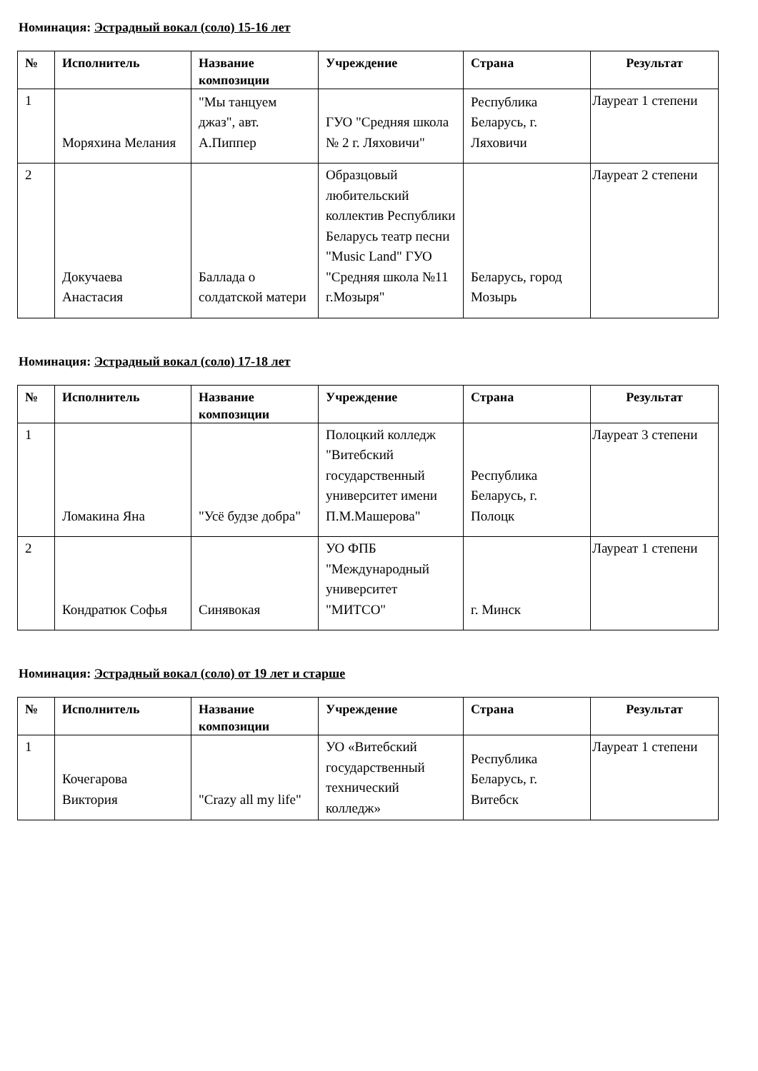Номинация: Эстрадный вокал (соло) 15-16 лет
| № | Исполнитель | Название композиции | Учреждение | Страна | Результат |
| --- | --- | --- | --- | --- | --- |
| 1 | Моряхина Мелания | "Мы танцуем джаз", авт. А.Пиппер | ГУО "Средняя школа № 2 г. Ляховичи" | Республика Беларусь, г. Ляховичи | Лауреат 1 степени |
| 2 | Докучаева Анастасия | Баллада о солдатской матери | Образцовый любительский коллектив Республики Беларусь театр песни "Music Land" ГУО "Средняя школа №11 г.Мозыря" | Беларусь, город Мозырь | Лауреат 2 степени |
Номинация: Эстрадный вокал (соло) 17-18 лет
| № | Исполнитель | Название композиции | Учреждение | Страна | Результат |
| --- | --- | --- | --- | --- | --- |
| 1 | Ломакина Яна | "Усё будзе добра" | Полоцкий колледж "Витебский государственный университет имени П.М.Машерова" | Республика Беларусь, г. Полоцк | Лауреат 3 степени |
| 2 | Кондратюк Софья | Синявокая | УО ФПБ "Международный университет "МИТСО" | г. Минск | Лауреат 1 степени |
Номинация: Эстрадный вокал (соло) от 19 лет и старше
| № | Исполнитель | Название композиции | Учреждение | Страна | Результат |
| --- | --- | --- | --- | --- | --- |
| 1 | Кочегарова Виктория | "Crazy all my life" | УО «Витебский государственный технический колледж» | Республика Беларусь, г. Витебск | Лауреат 1 степени |